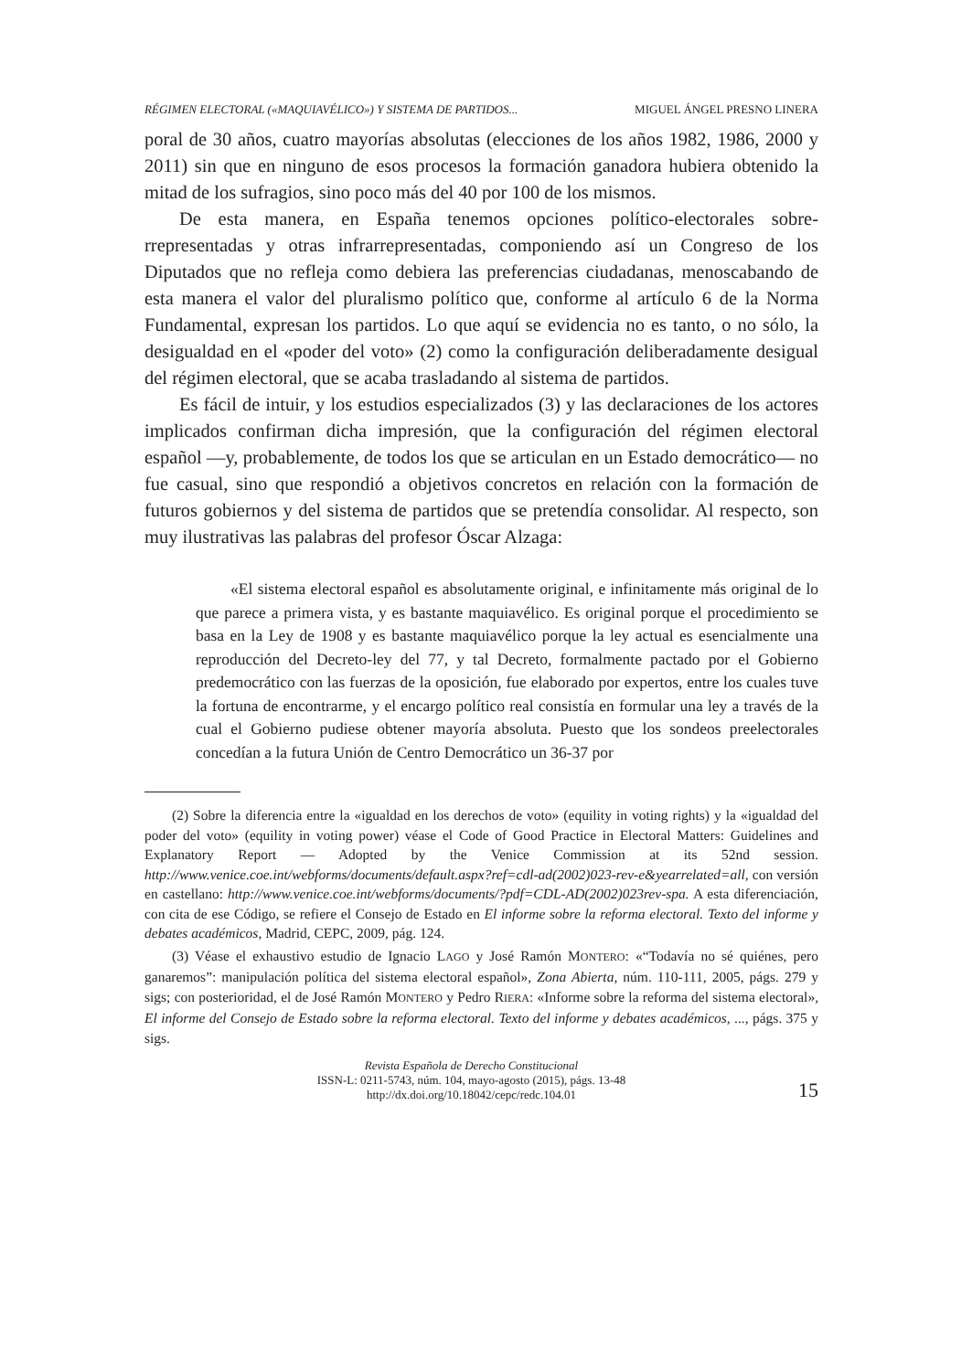RÉGIMEN ELECTORAL («MAQUIAVÉLICO») Y SISTEMA DE PARTIDOS... MIGUEL ÁNGEL PRESNO LINERA
poral de 30 años, cuatro mayorías absolutas (elecciones de los años 1982, 1986, 2000 y 2011) sin que en ninguno de esos procesos la formación ganadora hubiera obtenido la mitad de los sufragios, sino poco más del 40 por 100 de los mismos.
De esta manera, en España tenemos opciones político-electorales sobre­rrepresentadas y otras infrarrepresentadas, componiendo así un Congreso de los Diputados que no refleja como debiera las preferencias ciudadanas, me­noscabando de esta manera el valor del pluralismo político que, conforme al artículo 6 de la Norma Fundamental, expresan los partidos. Lo que aquí se evidencia no es tanto, o no sólo, la desigualdad en el «poder del voto» (2) como la configuración deliberadamente desigual del régimen electoral, que se acaba trasladando al sistema de partidos.
Es fácil de intuir, y los estudios especializados (3) y las declaraciones de los actores implicados confirman dicha impresión, que la configuración del régimen electoral español —y, probablemente, de todos los que se articulan en un Estado democrático— no fue casual, sino que respondió a objetivos concre­tos en relación con la formación de futuros gobiernos y del sistema de partidos que se pretendía consolidar. Al respecto, son muy ilustrativas las palabras del profesor Óscar Alzaga:
«El sistema electoral español es absolutamente original, e infinitamente más original de lo que parece a primera vista, y es bastante maquiavélico. Es original porque el procedimiento se basa en la Ley de 1908 y es bastante maquiavélico porque la ley actual es esencialmente una reproducción del Decreto-ley del 77, y tal Decreto, formalmente pactado por el Gobierno predemocrático con las fuerzas de la oposición, fue elaborado por expertos, entre los cuales tuve la fortuna de encontrarme, y el encargo político real consistía en formular una ley a través de la cual el Gobierno pudiese obtener mayoría absoluta. Puesto que los sondeos preelectorales concedían a la futura Unión de Centro Democrático un 36-37 por
(2) Sobre la diferencia entre la «igualdad en los derechos de voto» (equility in voting rights) y la «igualdad del poder del voto» (equility in voting power) véase el Code of Good Practice in Electoral Matters: Guidelines and Explanatory Report — Adopted by the Venice Commission at its 52nd session. http://www.venice.coe.int/webforms/documents/default.aspx?ref=cdl-ad(2002)023-rev-e&yearrelated=all, con versión en castellano: http://www.venice.coe.int/webforms/documents/?pdf=CDL-AD(2002)023rev-spa. A esta diferenciación, con cita de ese Código, se refiere el Consejo de Estado en El informe sobre la reforma electoral. Texto del informe y debates académicos, Madrid, CEPC, 2009, pág. 124.
(3) Véase el exhaustivo estudio de Ignacio LAGO y José Ramón MONTERO: «“Todavía no sé quiénes, pero ganaremos”: manipulación política del sistema electoral español», Zona Abierta, núm. 110-111, 2005, págs. 279 y sigs; con posterioridad, el de José Ramón MONTERO y Pedro RIERA: «Informe sobre la reforma del sistema electoral», El informe del Consejo de Estado sobre la reforma electoral. Texto del informe y debates académicos, ..., págs. 375 y sigs.
Revista Española de Derecho Constitucional
ISSN-L: 0211-5743, núm. 104, mayo-agosto (2015), págs. 13-48
http://dx.doi.org/10.18042/cepc/redc.104.01
15